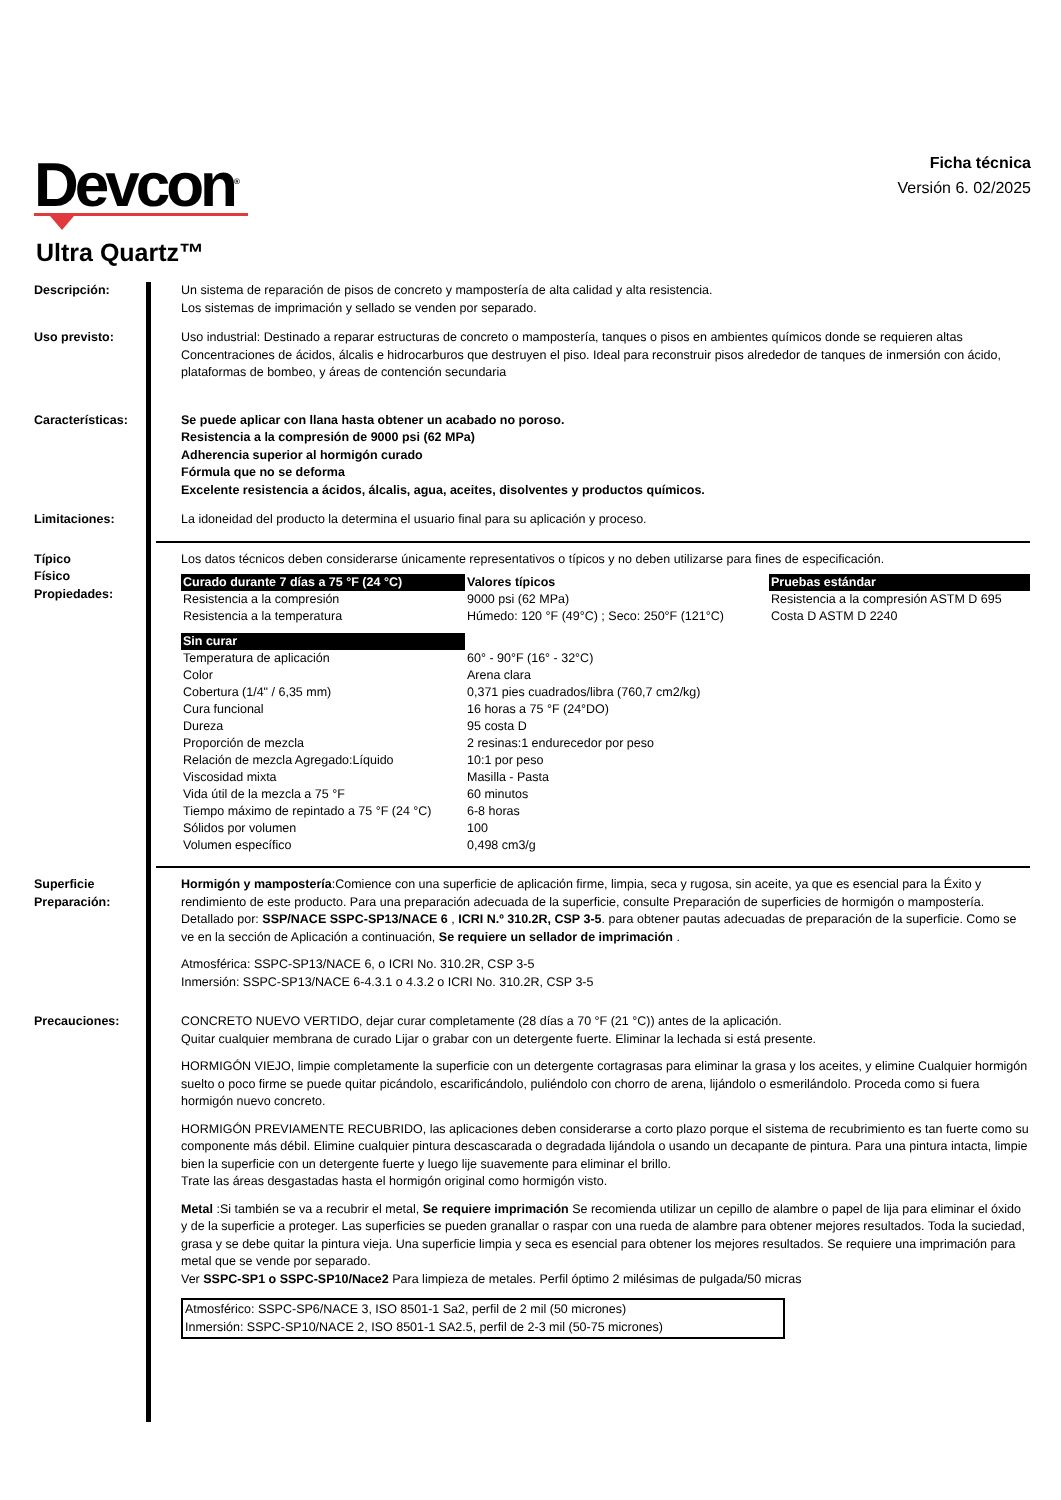Devcon<sup>®</sup>
Ficha técnica
Versión 6. 02/2025
Ultra Quartz™
Descripción: Un sistema de reparación de pisos de concreto y mampostería de alta calidad y alta resistencia.
Los sistemas de imprimación y sellado se venden por separado.
Uso previsto: Uso industrial: Destinado a reparar estructuras de concreto o mampostería, tanques o pisos en ambientes químicos donde se requieren altas Concentraciones de ácidos, álcalis e hidrocarburos que destruyen el piso. Ideal para reconstruir pisos alrededor de tanques de inmersión con ácido, plataformas de bombeo, y áreas de contención secundaria
Características: Se puede aplicar con llana hasta obtener un acabado no poroso.
Resistencia a la compresión de 9000 psi (62 MPa)
Adherencia superior al hormigón curado
Fórmula que no se deforma
Excelente resistencia a ácidos, álcalis, agua, aceites, disolventes y productos químicos.
Limitaciones: La idoneidad del producto la determina el usuario final para su aplicación y proceso.
Típico
Físico
Propiedades:
Los datos técnicos deben considerarse únicamente representativos o típicos y no deben utilizarse para fines de especificación.
| Curado durante 7 días a 75 °F (24 °C) | Valores típicos | Pruebas estándar |
| --- | --- | --- |
| Resistencia a la compresión | 9000 psi (62 MPa) | Resistencia a la compresión ASTM D 695 |
| Resistencia a la temperatura | Húmedo: 120 °F (49°C) ; Seco: 250°F (121°C) | Costa D ASTM D 2240 |
| Sin curar | | |
| Temperatura de aplicación | 60° - 90°F (16° - 32°C) | |
| Color | Arena clara | |
| Cobertura (1/4" / 6,35 mm) | 0,371 pies cuadrados/libra (760,7 cm2/kg) | |
| Cura funcional | 16 horas a 75 °F (24°DO) | |
| Dureza | 95 costa D | |
| Proporción de mezcla | 2 resinas:1 endurecedor por peso | |
| Relación de mezcla Agregado:Líquido | 10:1 por peso | |
| Viscosidad mixta | Masilla - Pasta | |
| Vida útil de la mezcla a 75 °F | 60 minutos | |
| Tiempo máximo de repintado a 75 °F (24 °C) | 6-8 horas | |
| Sólidos por volumen | 100 | |
| Volumen específico | 0,498 cm3/g | |
Superficie
Preparación:
Hormigón y mampostería:Comience con una superficie de aplicación firme, limpia, seca y rugosa, sin aceite, ya que es esencial para la Éxito y rendimiento de este producto. Para una preparación adecuada de la superficie, consulte Preparación de superficies de hormigón o mampostería. Detallado por: SSP/NACE SSPC-SP13/NACE 6 , ICRI N.º 310.2R, CSP 3-5. para obtener pautas adecuadas de preparación de la superficie. Como se ve en la sección de Aplicación a continuación, Se requiere un sellador de imprimación .
Atmosférica: SSPC-SP13/NACE 6, o ICRI No. 310.2R, CSP 3-5
Inmersión: SSPC-SP13/NACE 6-4.3.1 o 4.3.2 o ICRI No. 310.2R, CSP 3-5
Precauciones: CONCRETO NUEVO VERTIDO, dejar curar completamente (28 días a 70 °F (21 °C)) antes de la aplicación.
Quitar cualquier membrana de curado Lijar o grabar con un detergente fuerte. Eliminar la lechada si está presente.
HORMIGÓN VIEJO, limpie completamente la superficie con un detergente cortagrasas para eliminar la grasa y los aceites, y elimine Cualquier hormigón suelto o poco firme se puede quitar picándolo, escarificándolo, puliéndolo con chorro de arena, lijándolo o esmerilándolo. Proceda como si fuera hormigón nuevo concreto.
HORMIGÓN PREVIAMENTE RECUBRIDO, las aplicaciones deben considerarse a corto plazo porque el sistema de recubrimiento es tan fuerte como su componente más débil. Elimine cualquier pintura descascarada o degradada lijándola o usando un decapante de pintura. Para una pintura intacta, limpie bien la superficie con un detergente fuerte y luego lije suavemente para eliminar el brillo.
Trate las áreas desgastadas hasta el hormigón original como hormigón visto.
Metal :Si también se va a recubrir el metal, Se requiere imprimación Se recomienda utilizar un cepillo de alambre o papel de lija para eliminar el óxido y de la superficie a proteger. Las superficies se pueden granallar o raspar con una rueda de alambre para obtener mejores resultados. Toda la suciedad, grasa y se debe quitar la pintura vieja. Una superficie limpia y seca es esencial para obtener los mejores resultados. Se requiere una imprimación para metal que se vende por separado.
Ver SSPC-SP1 o SSPC-SP10/Nace2 Para limpieza de metales. Perfil óptimo 2 milésimas de pulgada/50 micras
Atmosférico: SSPC-SP6/NACE 3, ISO 8501-1 Sa2, perfil de 2 mil (50 micrones)
Inmersión: SSPC-SP10/NACE 2, ISO 8501-1 SA2.5, perfil de 2-3 mil (50-75 micrones)